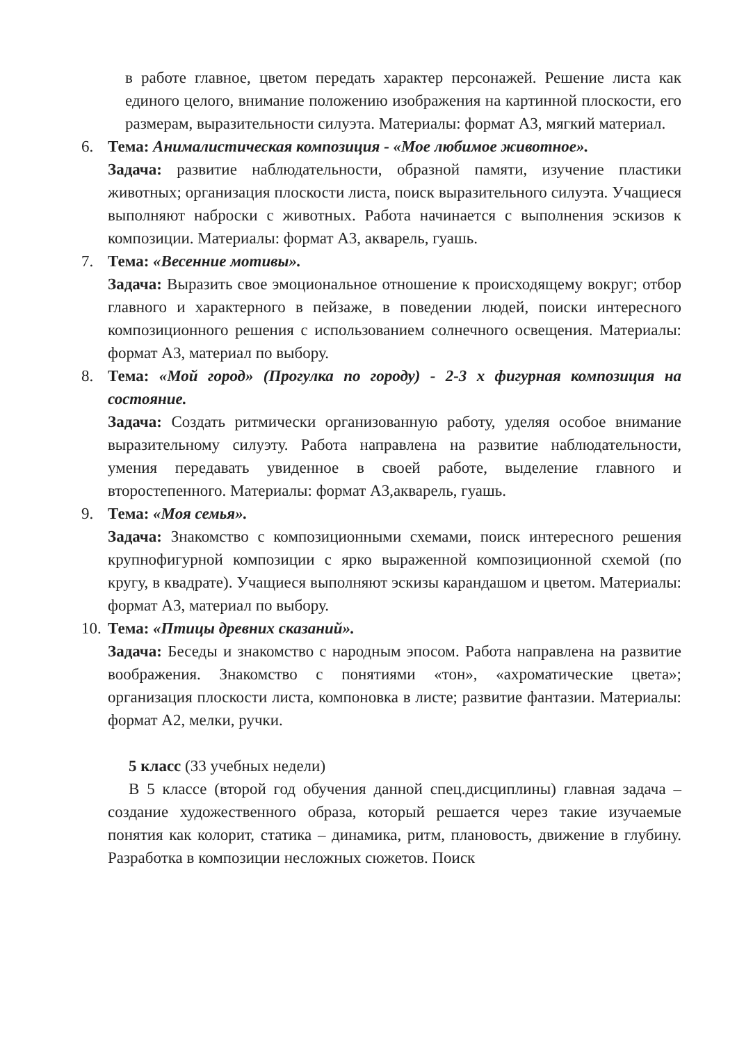в работе главное, цветом передать характер персонажей. Решение листа как единого целого, внимание положению изображения на картинной плоскости, его размерам, выразительности силуэта. Материалы: формат А3, мягкий материал.
6. Тема: Анималистическая композиция - «Мое любимое животное».
Задача: развитие наблюдательности, образной памяти, изучение пластики животных; организация плоскости листа, поиск выразительного силуэта. Учащиеся выполняют наброски с животных. Работа начинается с выполнения эскизов к композиции. Материалы: формат А3, акварель, гуашь.
7. Тема: «Весенние мотивы».
Задача: Выразить свое эмоциональное отношение к происходящему вокруг; отбор главного и характерного в пейзаже, в поведении людей, поиски интересного композиционного решения с использованием солнечного освещения. Материалы: формат А3, материал по выбору.
8. Тема: «Мой город» (Прогулка по городу) - 2-3 х фигурная композиция на состояние.
Задача: Создать ритмически организованную работу, уделяя особое внимание выразительному силуэту. Работа направлена на развитие наблюдательности, умения передавать увиденное в своей работе, выделение главного и второстепенного. Материалы: формат А3,акварель, гуашь.
9. Тема: «Моя семья».
Задача: Знакомство с композиционными схемами, поиск интересного решения крупнофигурной композиции с ярко выраженной композиционной схемой (по кругу, в квадрате). Учащиеся выполняют эскизы карандашом и цветом. Материалы: формат А3, материал по выбору.
10.
Тема: «Птицы древних сказаний».
Задача: Беседы и знакомство с народным эпосом. Работа направлена на развитие воображения. Знакомство с понятиями «тон», «ахроматические цвета»; организация плоскости листа, компоновка в листе; развитие фантазии. Материалы: формат А2, мелки, ручки.
5 класс (33 учебных недели)
В 5 классе (второй год обучения данной спец.дисциплины) главная задача – создание художественного образа, который решается через такие изучаемые понятия как колорит, статика – динамика, ритм, плановость, движение в глубину. Разработка в композиции несложных сюжетов. Поиск